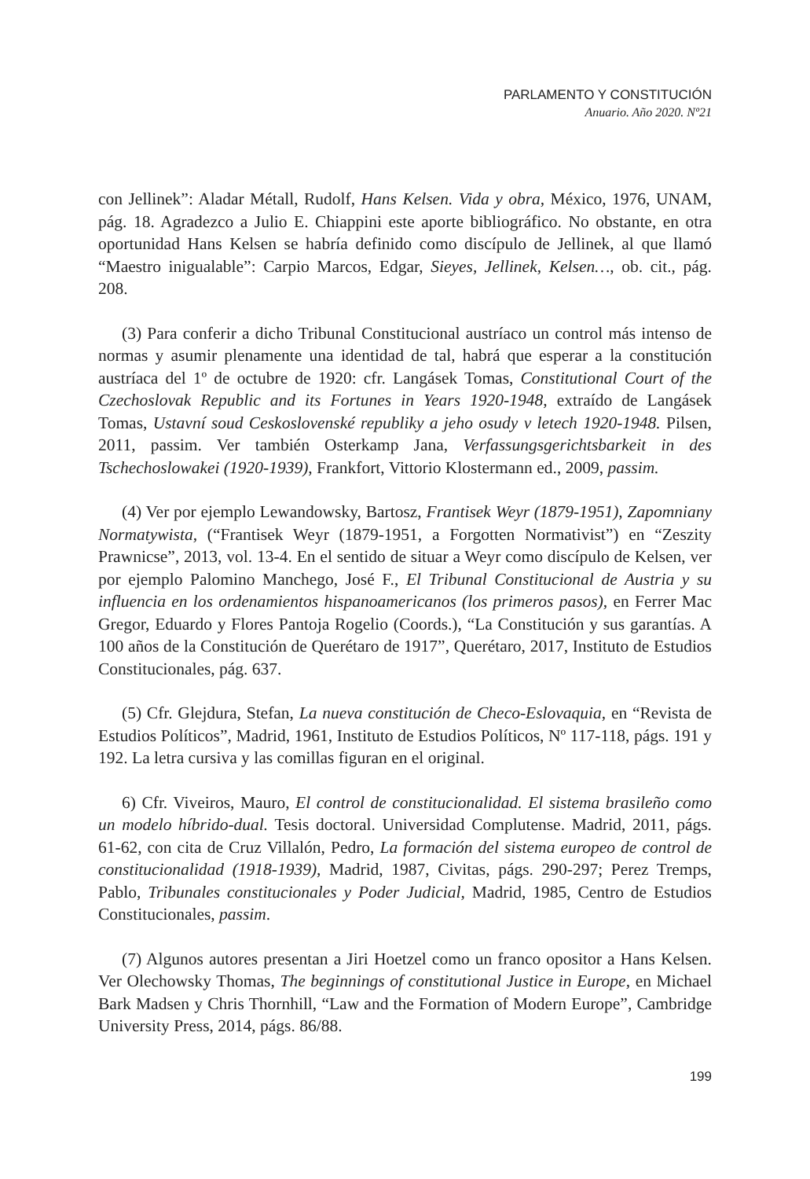PARLAMENTO Y CONSTITUCIÓN
Anuario. Año 2020. Nº21
con Jellinek”: Aladar Métall, Rudolf, Hans Kelsen. Vida y obra, México, 1976, UNAM, pág. 18. Agradezco a Julio E. Chiappini este aporte bibliográfico. No obstante, en otra oportunidad Hans Kelsen se habría definido como discípulo de Jellinek, al que llamó “Maestro inigualable”: Carpio Marcos, Edgar, Sieyes, Jellinek, Kelsen…, ob. cit., pág. 208.
(3) Para conferir a dicho Tribunal Constitucional austríaco un control más intenso de normas y asumir plenamente una identidad de tal, habrá que esperar a la constitución austríaca del 1º de octubre de 1920: cfr. Langásek Tomas, Constitutional Court of the Czechoslovak Republic and its Fortunes in Years 1920-1948, extraído de Langásek Tomas, Ustavní soud Ceskoslovenské republiky a jeho osudy v letech 1920-1948. Pilsen, 2011, passim. Ver también Osterkamp Jana, Verfassungsgerichtsbarkeit in des Tschechoslowakei (1920-1939), Frankfort, Vittorio Klostermann ed., 2009, passim.
(4) Ver por ejemplo Lewandowsky, Bartosz, Frantisek Weyr (1879-1951), Zapomniany Normatywista, (“Frantisek Weyr (1879-1951, a Forgotten Normativist”) en “Zeszity Prawnicse”, 2013, vol. 13-4. En el sentido de situar a Weyr como discípulo de Kelsen, ver por ejemplo Palomino Manchego, José F., El Tribunal Constitucional de Austria y su influencia en los ordenamientos hispanoamericanos (los primeros pasos), en Ferrer Mac Gregor, Eduardo y Flores Pantoja Rogelio (Coords.), “La Constitución y sus garantías. A 100 años de la Constitución de Querétaro de 1917”, Querétaro, 2017, Instituto de Estudios Constitucionales, pág. 637.
(5) Cfr. Glejdura, Stefan, La nueva constitución de Checo-Eslovaquia, en “Revista de Estudios Políticos”, Madrid, 1961, Instituto de Estudios Políticos, Nº 117-118, págs. 191 y 192. La letra cursiva y las comillas figuran en el original.
6) Cfr. Viveiros, Mauro, El control de constitucionalidad. El sistema brasileño como un modelo híbrido-dual. Tesis doctoral. Universidad Complutense. Madrid, 2011, págs. 61-62, con cita de Cruz Villalón, Pedro, La formación del sistema europeo de control de constitucionalidad (1918-1939), Madrid, 1987, Civitas, págs. 290-297; Perez Tremps, Pablo, Tribunales constitucionales y Poder Judicial, Madrid, 1985, Centro de Estudios Constitucionales, passim.
(7) Algunos autores presentan a Jiri Hoetzel como un franco opositor a Hans Kelsen. Ver Olechowsky Thomas, The beginnings of constitutional Justice in Europe, en Michael Bark Madsen y Chris Thornhill, “Law and the Formation of Modern Europe”, Cambridge University Press, 2014, págs. 86/88.
199